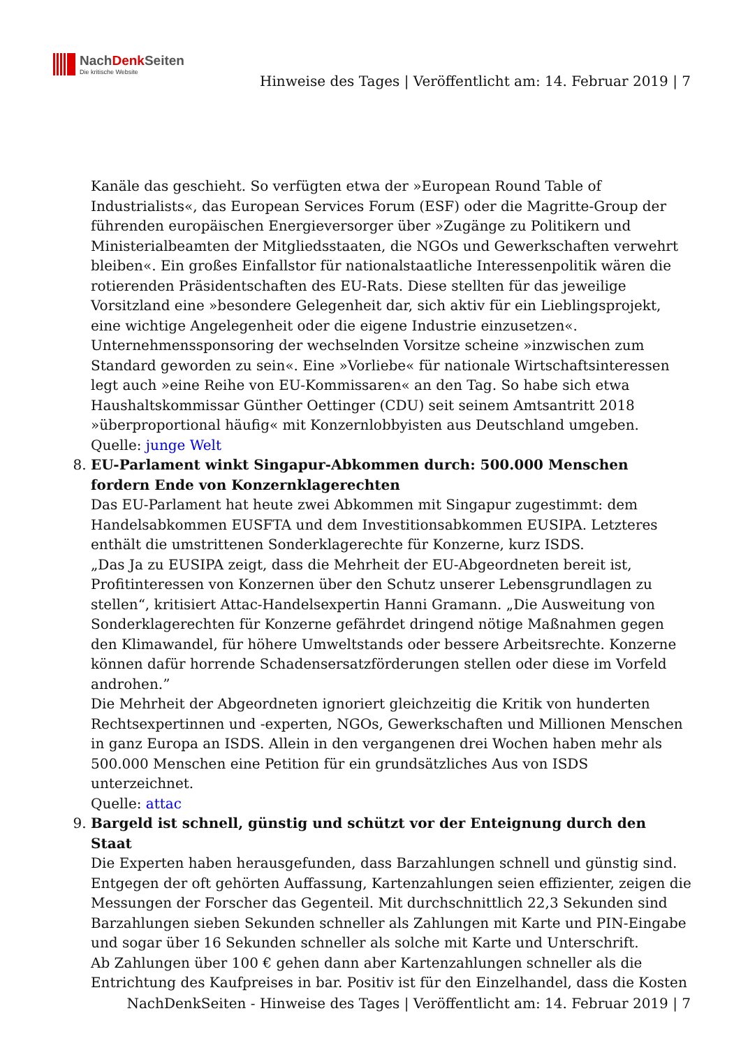NachDenk Seiten
Die kritische Website
Hinweise des Tages | Veröffentlicht am: 14. Februar 2019 | 7
Kanäle das geschieht. So verfügten etwa der »European Round Table of Industrialists«, das European Services Forum (ESF) oder die Magritte-Group der führenden europäischen Energieversorger über »Zugänge zu Politikern und Ministerialbeamten der Mitgliedsstaaten, die NGOs und Gewerkschaften verwehrt bleiben«. Ein großes Einfallstor für nationalstaatliche Interessenpolitik wären die rotierenden Präsidentschaften des EU-Rats. Diese stellten für das jeweilige Vorsitzland eine »besondere Gelegenheit dar, sich aktiv für ein Lieblingsprojekt, eine wichtige Angelegenheit oder die eigene Industrie einzusetzen«. Unternehmenssponsoring der wechselnden Vorsitze scheine »inzwischen zum Standard geworden zu sein«. Eine »Vorliebe« für nationale Wirtschaftsinteressen legt auch »eine Reihe von EU-Kommissaren« an den Tag. So habe sich etwa Haushaltskommissar Günther Oettinger (CDU) seit seinem Amtsantritt 2018 »überproportional häufig« mit Konzernlobbyisten aus Deutschland umgeben.
Quelle: junge Welt
8. EU-Parlament winkt Singapur-Abkommen durch: 500.000 Menschen fordern Ende von Konzernklagerechten
Das EU-Parlament hat heute zwei Abkommen mit Singapur zugestimmt: dem Handelsabkommen EUSFTA und dem Investitionsabkommen EUSIPA. Letzteres enthält die umstrittenen Sonderklagerechte für Konzerne, kurz ISDS.
„Das Ja zu EUSIPA zeigt, dass die Mehrheit der EU-Abgeordneten bereit ist, Profitinteressen von Konzernen über den Schutz unserer Lebensgrundlagen zu stellen“, kritisiert Attac-Handelsexpertin Hanni Gramann. „Die Ausweitung von Sonderklagerechten für Konzerne gefährdet dringend nötige Maßnahmen gegen den Klimawandel, für höhere Umweltstands oder bessere Arbeitsrechte. Konzerne können dafür horrende Schadensersatzförderungen stellen oder diese im Vorfeld androhen.”
Die Mehrheit der Abgeordneten ignoriert gleichzeitig die Kritik von hunderten Rechtsexpertinnen und -experten, NGOs, Gewerkschaften und Millionen Menschen in ganz Europa an ISDS. Allein in den vergangenen drei Wochen haben mehr als 500.000 Menschen eine Petition für ein grundsätzliches Aus von ISDS unterzeichnet.
Quelle: attac
9. Bargeld ist schnell, günstig und schützt vor der Enteignung durch den Staat
Die Experten haben herausgefunden, dass Barzahlungen schnell und günstig sind. Entgegen der oft gehörten Auffassung, Kartenzahlungen seien effizienter, zeigen die Messungen der Forscher das Gegenteil. Mit durchschnittlich 22,3 Sekunden sind Barzahlungen sieben Sekunden schneller als Zahlungen mit Karte und PIN-Eingabe und sogar über 16 Sekunden schneller als solche mit Karte und Unterschrift.
Ab Zahlungen über 100 € gehen dann aber Kartenzahlungen schneller als die Entrichtung des Kaufpreises in bar. Positiv ist für den Einzelhandel, dass die Kosten
NachDenkSeiten - Hinweise des Tages | Veröffentlicht am: 14. Februar 2019 | 7